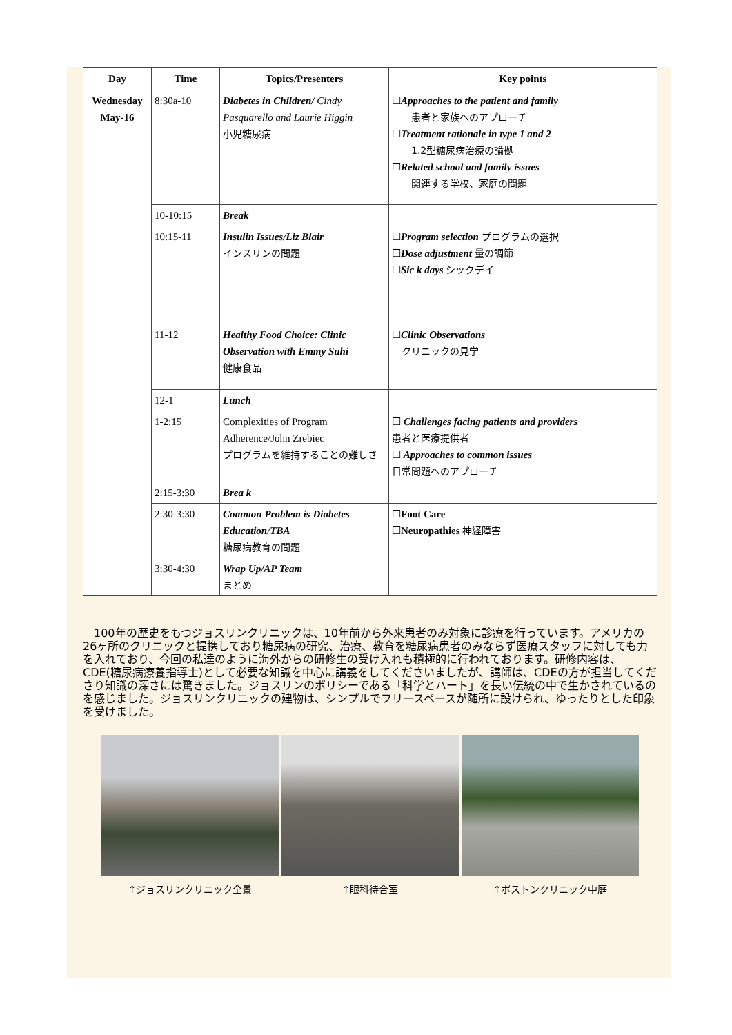| Day | Time | Topics/Presenters | Key points |
| --- | --- | --- | --- |
| Wednesday May-16 | 8:30a-10 | Diabetes in Children/ Cindy Pasquarello and Laurie Higgin 小児糖尿病 | ☐ Approaches to the patient and family 患者と家族へのアプローチ ☐ Treatment rationale in type 1 and 2 1.2型糖尿病治療の論拠 ☐ Related school and family issues 関連する学校、家庭の問題 |
| | 10-10:15 | Break | |
| | 10:15-11 | Insulin Issues/Liz Blair インスリンの問題 | ☐ Program selection プログラムの選択 ☐ Dose adjustment 量の調節 ☐ Sic k days シックデイ |
| | 11-12 | Healthy Food Choice: Clinic Observation with Emmy Suhi 健康食品 | ☐ Clinic Observations クリニックの見学 |
| | 12-1 | Lunch | |
| | 1-2:15 | Complexities of Program Adherence/John Zrebiec プログラムを維持することの難しさ | ☐ Challenges facing patients and providers 患者と医療提供者 ☐ Approaches to common issues 日常問題へのアプローチ |
| | 2:15-3:30 | Brea k | |
| | 2:30-3:30 | Common Problem is Diabetes Education/TBA 糖尿病教育の問題 | ☐ Foot Care ☐ Neuropathies 神経障害 |
| | 3:30-4:30 | Wrap Up/AP Team まとめ | |
　100年の歴史をもつジョスリンクリニックは、10年前から外来患者のみ対象に診療を行っています。アメリカの26ヶ所のクリニックと提携しており糖尿病の研究、治療、教育を糖尿病患者のみならず医療スタッフに対しても力を入れており、今回の私達のように海外からの研修生の受け入れも積極的に行われております。研修内容は、CDE(糖尿病療養指導士)として必要な知識を中心に講義をしてくださいましたが、講師は、CDEの方が担当してくださり知識の深さには驚きました。ジョスリンのポリシーである「科学とハート」を長い伝統の中で生かされているのを感じました。ジョスリンクリニックの建物は、シンプルでフリースペースが随所に設けられ、ゆったりとした印象を受けました。
↑ジョスリンクリニック全景 ↑眼科待合室 ↑ボストンクリニック中庭